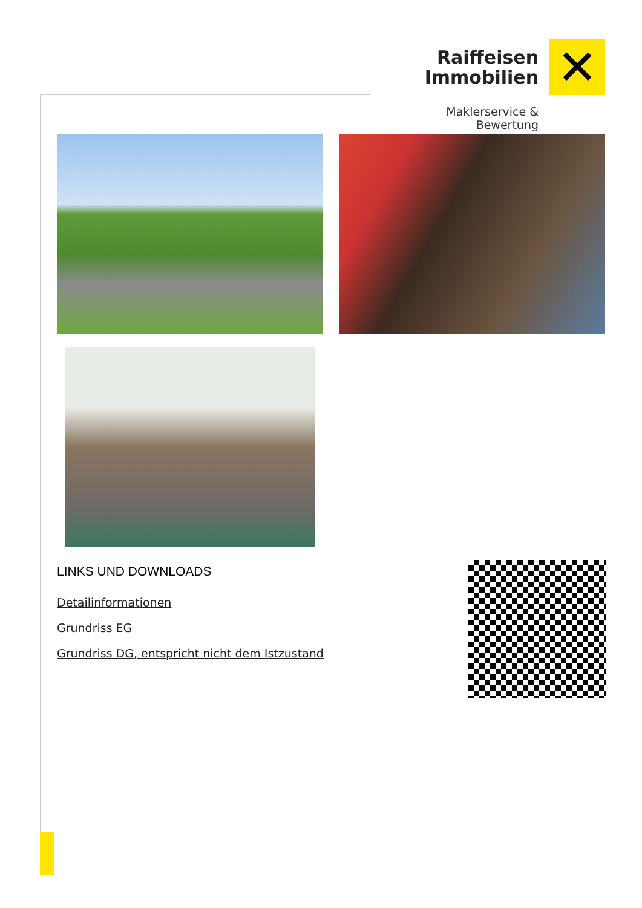Raiffeisen
Immobilien
✕
Maklerservice & Bewertung
LINKS UND DOWNLOADS
Detailinformationen
Grundriss EG
Grundriss DG, entspricht nicht dem Istzustand